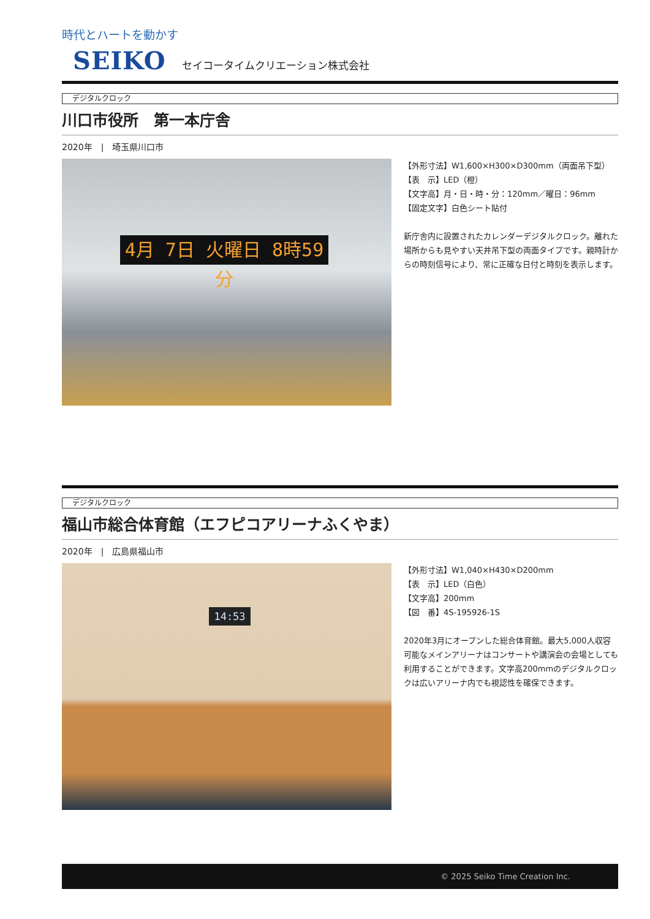時代とハートを動かす
SEIKO
セイコータイムクリエーション株式会社
デジタルクロック
川口市役所　第一本庁舎
2020年　|　埼玉県川口市
4月 7日 火曜日 8時59分
【外形寸法】W1,600×H300×D300mm（両面吊下型）
【表　示】LED（橙）
【文字高】月・日・時・分：120mm／曜日：96mm
【固定文字】白色シート貼付
新庁舎内に設置されたカレンダーデジタルクロック。離れた場所からも見やすい天井吊下型の両面タイプです。親時計からの時刻信号により、常に正確な日付と時刻を表示します。
デジタルクロック
福山市総合体育館（エフピコアリーナふくやま）
2020年　|　広島県福山市
14:53
【外形寸法】W1,040×H430×D200mm
【表　示】LED（白色）
【文字高】200mm
【図　番】4S-195926-1S
2020年3月にオープンした総合体育館。最大5,000人収容可能なメインアリーナはコンサートや講演会の会場としても利用することができます。文字高200mmのデジタルクロックは広いアリーナ内でも視認性を確保できます。
© 2025 Seiko Time Creation Inc.